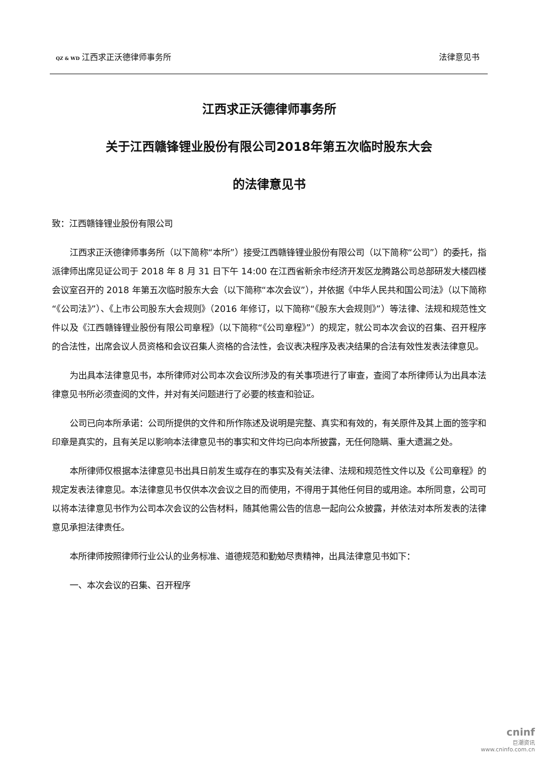QZ & WD 江西求正沃德律师事务所 法律意见书
江西求正沃德律师事务所
关于江西赣锋锂业股份有限公司2018年第五次临时股东大会
的法律意见书
致：江西赣锋锂业股份有限公司
江西求正沃德律师事务所（以下简称“本所”）接受江西赣锋锂业股份有限公司（以下简称“公司”）的委托，指派律师出席见证公司于 2018 年 8 月 31 日下午 14:00 在江西省新余市经济开发区龙腾路公司总部研发大楼四楼会议室召开的 2018 年第五次临时股东大会（以下简称“本次会议”），并依据《中华人民共和国公司法》（以下简称“《公司法》”）、《上市公司股东大会规则》（2016 年修订，以下简称“《股东大会规则》”）等法律、法规和规范性文件以及《江西赣锋锂业股份有限公司章程》（以下简称“《公司章程》”）的规定，就公司本次会议的召集、召开程序的合法性，出席会议人员资格和会议召集人资格的合法性，会议表决程序及表决结果的合法有效性发表法律意见。
为出具本法律意见书，本所律师对公司本次会议所涉及的有关事项进行了审查，查阅了本所律师认为出具本法律意见书所必须查阅的文件，并对有关问题进行了必要的核查和验证。
公司已向本所承诺：公司所提供的文件和所作陈述及说明是完整、真实和有效的，有关原件及其上面的签字和印章是真实的，且有关足以影响本法律意见书的事实和文件均已向本所披露，无任何隐瞒、重大遗漏之处。
本所律师仅根据本法律意见书出具日前发生或存在的事实及有关法律、法规和规范性文件以及《公司章程》的规定发表法律意见。本法律意见书仅供本次会议之目的而使用，不得用于其他任何目的或用途。本所同意，公司可以将本法律意见书作为公司本次会议的公告材料，随其他需公告的信息一起向公众披露，并依法对本所发表的法律意见承担法律责任。
本所律师按照律师行业公认的业务标准、道德规范和勤勉尽责精神，出具法律意见书如下：
一、本次会议的召集、召开程序
cninf
巨潮资讯
www.cninfo.com.cn